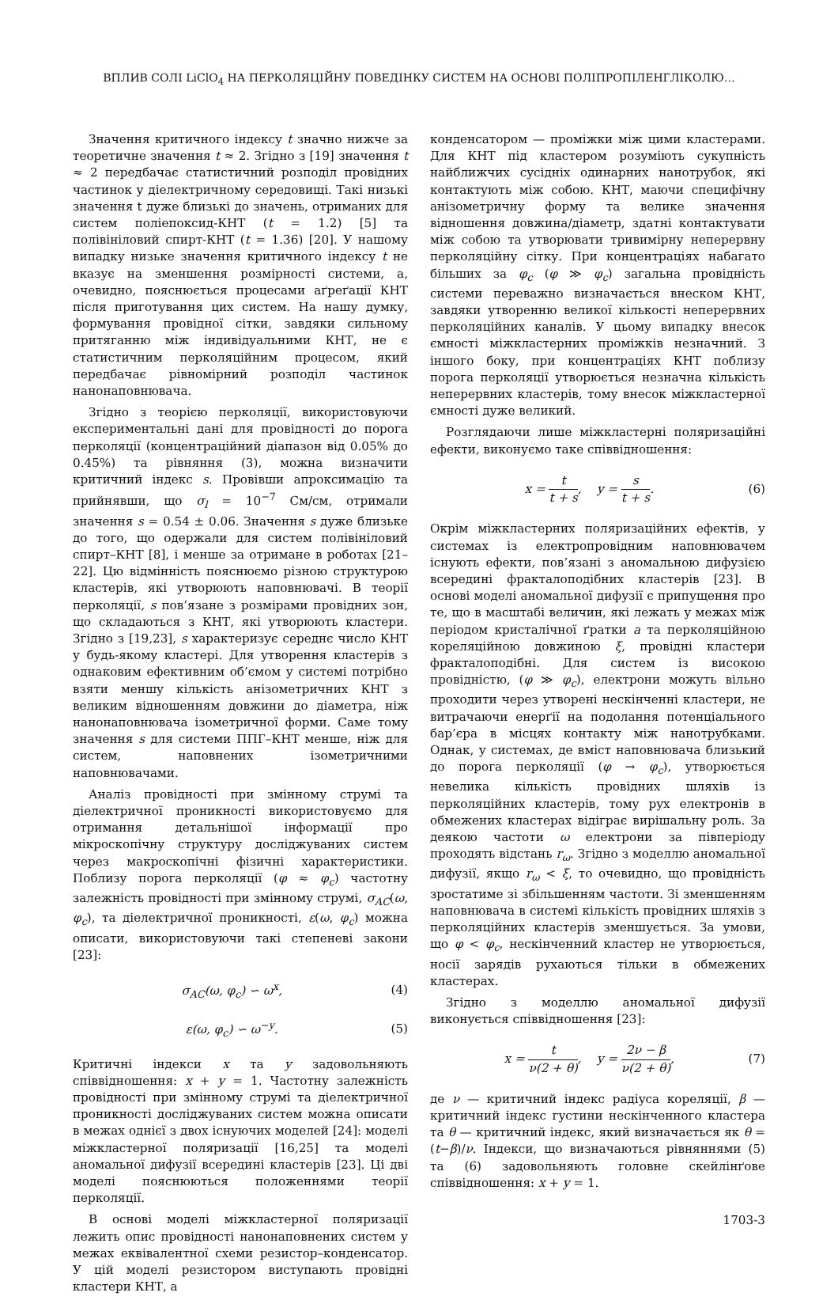ВПЛИВ СОЛІ LiClO<sub>4</sub> НА ПЕРКОЛЯЦІЙНУ ПОВЕДІНКУ СИСТЕМ НА ОСНОВІ ПОЛІПРОПІЛЕНГЛІКОЛЮ…
Значення критичного індексу t значно нижче за теоретичне значення t ≈ 2. Згідно з [19] значення t ≈ 2 передбачає статистичний розподіл провідних частинок у діелектричному середовищі. Такі низькі значення t дуже близькі до значень, отриманих для систем поліепоксид-КНТ (t = 1.2) [5] та полівініловий спирт-КНТ (t = 1.36) [20]. У нашому випадку низьке значення критичного індексу t не вказує на зменшення розмірності системи, а, очевидно, пояснюється процесами аґреґації КНТ після приготування цих систем. На нашу думку, формування провідної сітки, завдяки сильному притяганню між індивідуальними КНТ, не є статистичним перколяційним процесом, який передбачає рівномірний розподіл частинок нанонаповнювача.
Згідно з теорією перколяції, використовуючи експериментальні дані для провідності до порога перколяції (концентраційний діапазон від 0.05% до 0.45%) та рівняння (3), можна визначити критичний індекс s. Провівши апроксимацію та прийнявши, що σ<sub>l</sub> = 10<sup>−7</sup> См/см, отримали значення s = 0.54 ± 0.06. Значення s дуже близьке до того, що одержали для систем полівініловий спирт–КНТ [8], і менше за отримане в роботах [21–22]. Цю відмінність пояснюємо різною структурою кластерів, які утворюють наповнювачі. В теорії перколяції, s пов’язане з розмірами провідних зон, що складаються з КНТ, які утворюють кластери. Згідно з [19,23], s характеризує середнє число КНТ у будь-якому кластері. Для утворення кластерів з однаковим ефективним об’ємом у системі потрібно взяти меншу кількість анізометричних КНТ з великим відношенням довжини до діаметра, ніж нанонаповнювача ізометричної форми. Саме тому значення s для системи ППГ–КНТ менше, ніж для систем, наповнених ізометричними наповнювачами.
Аналіз провідності при змінному струмі та діелектричної проникності використовуємо для отримання детальнішої інформації про мікроскопічну структуру досліджуваних систем через макроскопічні фізичні характеристики. Поблизу порога перколяції (φ ≈ φ<sub>c</sub>) частотну залежність провідності при змінному струмі, σ<sub>AC</sub>(ω, φ<sub>c</sub>), та діелектричної проникності, ε(ω, φ<sub>c</sub>) можна описати, використовуючи такі степеневі закони [23]:
σ<sub>AC</sub>(ω, φ<sub>c</sub>) ∽ ω<sup>x</sup>, (4)
ε(ω, φ<sub>c</sub>) ∽ ω<sup>−y</sup>. (5)
Критичні індекси x та y задовольняють співвідношення: x + y = 1. Частотну залежність провідності при змінному струмі та діелектричної проникності досліджуваних систем можна описати в межах однієї з двох існуючих моделей [24]: моделі міжкластерної поляризації [16,25] та моделі аномальної дифузії всередині кластерів [23]. Ці дві моделі пояснюються положеннями теорії перколяції.
В основі моделі міжкластерної поляризації лежить опис провідності нанонаповнених систем у межах еквівалентної схеми резистор–конденсатор. У цій моделі резистором виступають провідні кластери КНТ, а
конденсатором — проміжки між цими кластерами. Для КНТ під кластером розуміють сукупність найближчих сусідніх одинарних нанотрубок, які контактують між собою. КНТ, маючи специфічну анізометричну форму та велике значення відношення довжина/діаметр, здатні контактувати між собою та утворювати тривимірну неперервну перколяційну сітку. При концентраціях набагато більших за φ<sub>c</sub> (φ ≫ φ<sub>c</sub>) загальна провідність системи переважно визначається внеском КНТ, завдяки утворенню великої кількості неперервних перколяційних каналів. У цьому випадку внесок ємності міжкластерних проміжків незначний. З іншого боку, при концентраціях КНТ поблизу порога перколяції утворюється незначна кількість неперервних кластерів, тому внесок міжкластерної ємності дуже великий.
Розглядаючи лише міжкластерні поляризаційні ефекти, виконуємо таке співвідношення:
x = t t + s, y = s t + s. (6)
Окрім міжкластерних поляризаційних ефектів, у системах із електропровідним наповнювачем існують ефекти, пов’язані з аномальною дифузією всередині фракталоподібних кластерів [23]. В основі моделі аномальної дифузії є припущення про те, що в масштабі величин, які лежать у межах між періодом кристалічної ґратки a та перколяційною кореляційною довжиною ξ, провідні кластери фракталоподібні. Для систем із високою провідністю, (φ ≫ φ<sub>c</sub>), електрони можуть вільно проходити через утворені нескінченні кластери, не витрачаючи енерґії на подолання потенціального бар’єра в місцях контакту між нанотрубками. Однак, у системах, де вміст наповнювача близький до порога перколяції (φ → φ<sub>c</sub>), утворюється невелика кількість провідних шляхів із перколяційних кластерів, тому рух електронів в обмежених кластерах відіграє вирішальну роль. За деякою частоти ω електрони за півперіоду проходять відстань r<sub>ω</sub>. Згідно з моделлю аномальної дифузії, якщо r<sub>ω</sub> < ξ, то очевидно, що провідність зростатиме зі збільшенням частоти. Зі зменшенням наповнювача в системі кількість провідних шляхів з перколяційних кластерів зменшується. За умови, що φ < φ<sub>c</sub>, нескінченний кластер не утворюється, носії зарядів рухаються тільки в обмежених кластерах.
Згідно з моделлю аномальної дифузії виконується співвідношення [23]:
x = t ν(2 + θ), y = 2ν − β ν(2 + θ), (7)
де ν — критичний індекс радіуса кореляції, β — критичний індекс густини нескінченного кластера та θ — критичний індекс, який визначається як θ = (t−β)/ν. Індекси, що визначаються рівняннями (5) та (6) задовольняють головне скейлінґове співвідношення: x + y = 1.
1703-3